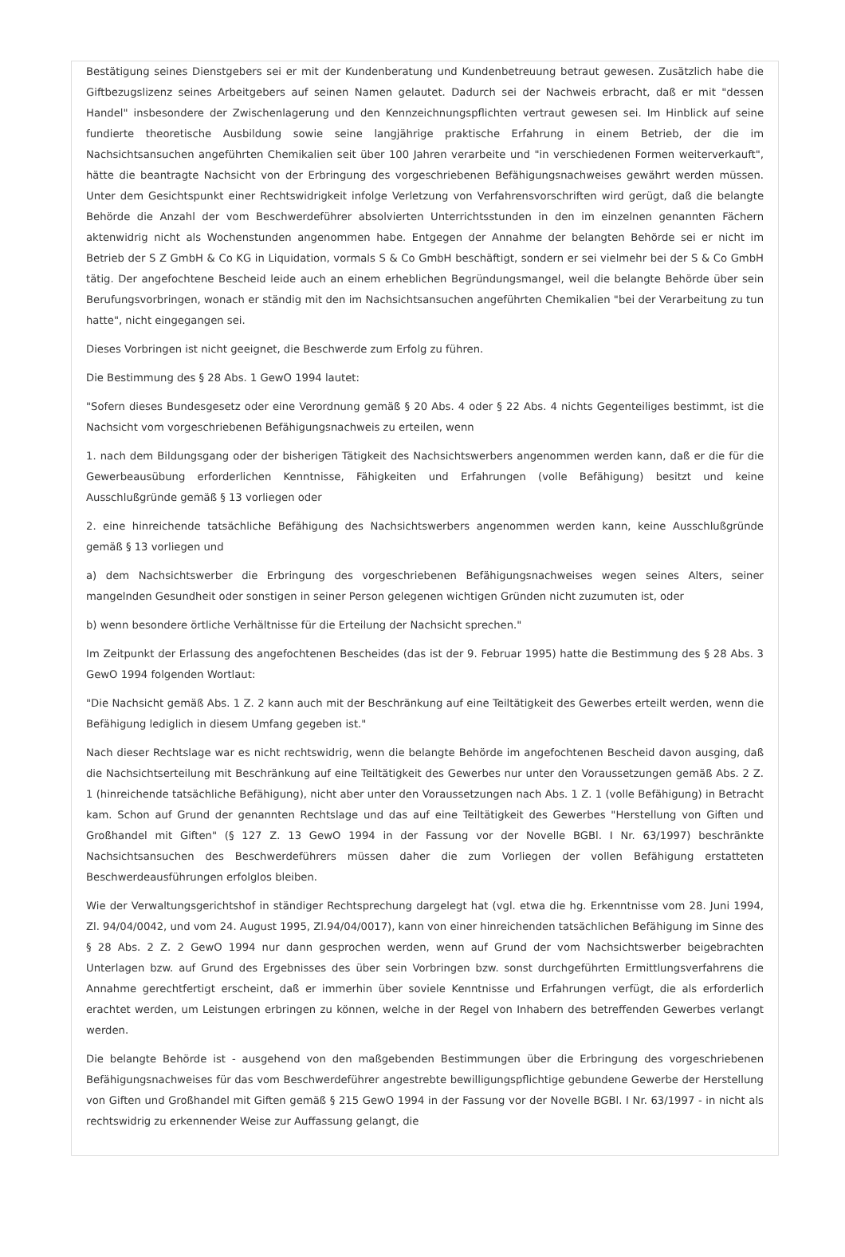Bestätigung seines Dienstgebers sei er mit der Kundenberatung und Kundenbetreuung betraut gewesen. Zusätzlich habe die Giftbezugslizenz seines Arbeitgebers auf seinen Namen gelautet. Dadurch sei der Nachweis erbracht, daß er mit "dessen Handel" insbesondere der Zwischenlagerung und den Kennzeichnungspflichten vertraut gewesen sei. Im Hinblick auf seine fundierte theoretische Ausbildung sowie seine langjährige praktische Erfahrung in einem Betrieb, der die im Nachsichtsansuchen angeführten Chemikalien seit über 100 Jahren verarbeite und "in verschiedenen Formen weiterverkauft", hätte die beantragte Nachsicht von der Erbringung des vorgeschriebenen Befähigungsnachweises gewährt werden müssen. Unter dem Gesichtspunkt einer Rechtswidrigkeit infolge Verletzung von Verfahrensvorschriften wird gerügt, daß die belangte Behörde die Anzahl der vom Beschwerdeführer absolvierten Unterrichtsstunden in den im einzelnen genannten Fächern aktenwidrig nicht als Wochenstunden angenommen habe. Entgegen der Annahme der belangten Behörde sei er nicht im Betrieb der S Z GmbH & Co KG in Liquidation, vormals S & Co GmbH beschäftigt, sondern er sei vielmehr bei der S & Co GmbH tätig. Der angefochtene Bescheid leide auch an einem erheblichen Begründungsmangel, weil die belangte Behörde über sein Berufungsvorbringen, wonach er ständig mit den im Nachsichtsansuchen angeführten Chemikalien "bei der Verarbeitung zu tun hatte", nicht eingegangen sei.
Dieses Vorbringen ist nicht geeignet, die Beschwerde zum Erfolg zu führen.
Die Bestimmung des § 28 Abs. 1 GewO 1994 lautet:
"Sofern dieses Bundesgesetz oder eine Verordnung gemäß § 20 Abs. 4 oder § 22 Abs. 4 nichts Gegenteiliges bestimmt, ist die Nachsicht vom vorgeschriebenen Befähigungsnachweis zu erteilen, wenn
1. nach dem Bildungsgang oder der bisherigen Tätigkeit des Nachsichtswerbers angenommen werden kann, daß er die für die Gewerbeausübung erforderlichen Kenntnisse, Fähigkeiten und Erfahrungen (volle Befähigung) besitzt und keine Ausschlußgründe gemäß § 13 vorliegen oder
2. eine hinreichende tatsächliche Befähigung des Nachsichtswerbers angenommen werden kann, keine Ausschlußgründe gemäß § 13 vorliegen und
a) dem Nachsichtswerber die Erbringung des vorgeschriebenen Befähigungsnachweises wegen seines Alters, seiner mangelnden Gesundheit oder sonstigen in seiner Person gelegenen wichtigen Gründen nicht zuzumuten ist, oder
b) wenn besondere örtliche Verhältnisse für die Erteilung der Nachsicht sprechen."
Im Zeitpunkt der Erlassung des angefochtenen Bescheides (das ist der 9. Februar 1995) hatte die Bestimmung des § 28 Abs. 3 GewO 1994 folgenden Wortlaut:
"Die Nachsicht gemäß Abs. 1 Z. 2 kann auch mit der Beschränkung auf eine Teiltätigkeit des Gewerbes erteilt werden, wenn die Befähigung lediglich in diesem Umfang gegeben ist."
Nach dieser Rechtslage war es nicht rechtswidrig, wenn die belangte Behörde im angefochtenen Bescheid davon ausging, daß die Nachsichtserteilung mit Beschränkung auf eine Teiltätigkeit des Gewerbes nur unter den Voraussetzungen gemäß Abs. 2 Z. 1 (hinreichende tatsächliche Befähigung), nicht aber unter den Voraussetzungen nach Abs. 1 Z. 1 (volle Befähigung) in Betracht kam. Schon auf Grund der genannten Rechtslage und das auf eine Teiltätigkeit des Gewerbes "Herstellung von Giften und Großhandel mit Giften" (§ 127 Z. 13 GewO 1994 in der Fassung vor der Novelle BGBl. I Nr. 63/1997) beschränkte Nachsichtsansuchen des Beschwerdeführers müssen daher die zum Vorliegen der vollen Befähigung erstatteten Beschwerdeausführungen erfolglos bleiben.
Wie der Verwaltungsgerichtshof in ständiger Rechtsprechung dargelegt hat (vgl. etwa die hg. Erkenntnisse vom 28. Juni 1994, Zl. 94/04/0042, und vom 24. August 1995, Zl.94/04/0017), kann von einer hinreichenden tatsächlichen Befähigung im Sinne des § 28 Abs. 2 Z. 2 GewO 1994 nur dann gesprochen werden, wenn auf Grund der vom Nachsichtswerber beigebrachten Unterlagen bzw. auf Grund des Ergebnisses des über sein Vorbringen bzw. sonst durchgeführten Ermittlungsverfahrens die Annahme gerechtfertigt erscheint, daß er immerhin über soviele Kenntnisse und Erfahrungen verfügt, die als erforderlich erachtet werden, um Leistungen erbringen zu können, welche in der Regel von Inhabern des betreffenden Gewerbes verlangt werden.
Die belangte Behörde ist - ausgehend von den maßgebenden Bestimmungen über die Erbringung des vorgeschriebenen Befähigungsnachweises für das vom Beschwerdeführer angestrebte bewilligungspflichtige gebundene Gewerbe der Herstellung von Giften und Großhandel mit Giften gemäß § 215 GewO 1994 in der Fassung vor der Novelle BGBl. I Nr. 63/1997 - in nicht als rechtswidrig zu erkennender Weise zur Auffassung gelangt, die